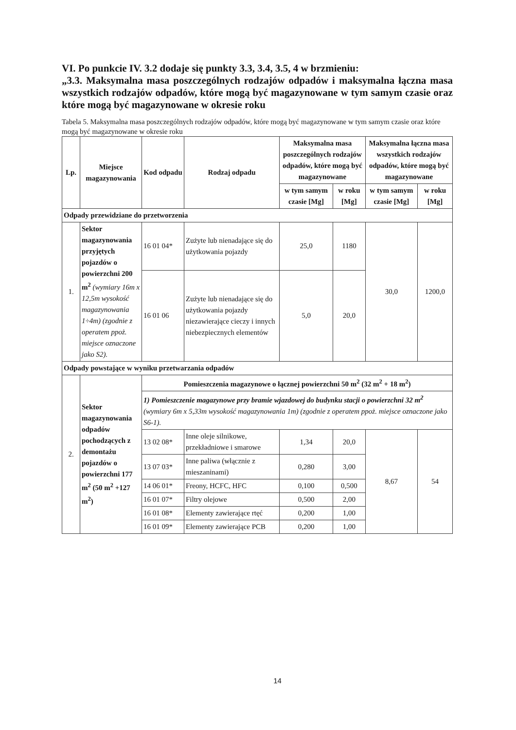VI. Po punkcie IV. 3.2 dodaje się punkty 3.3, 3.4, 3.5, 4 w brzmieniu:
„3.3. Maksymalna masa poszczególnych rodzajów odpadów i maksymalna łączna masa wszystkich rodzajów odpadów, które mogą być magazynowane w tym samym czasie oraz które mogą być magazynowane w okresie roku
Tabela 5. Maksymalna masa poszczególnych rodzajów odpadów, które mogą być magazynowane w tym samym czasie oraz które mogą być magazynowane w okresie roku
| Lp. | Miejsce magazynowania | Kod odpadu | Rodzaj odpadu | Maksymalna masa poszczególnych rodzajów odpadów, które mogą być magazynowane | | Maksymalna łączna masa wszystkich rodzajów odpadów, które mogą być magazynowane | |
| --- | --- | --- | --- | --- | --- | --- | --- |
| | | | | w tym samym czasie [Mg] | w roku [Mg] | w tym samym czasie [Mg] | w roku [Mg] |
| Odpady przewidziane do przetworzenia | | | | | | | |
| 1. | Sektor magazynowania przyjętych pojazdów o powierzchni 200 m<sup>2</sup> (wymiary 16m x 12,5m wysokość magazynowania 1÷4m) (zgodnie z operatem ppoż. miejsce oznaczone jako S2). | 16 01 04* | Zużyte lub nienadające się do użytkowania pojazdy | 25,0 | 1180 | 30,0 | 1200,0 |
| | | 16 01 06 | Zużyte lub nienadające się do użytkowania pojazdy niezawierające cieczy i innych niebezpiecznych elementów | 5,0 | 20,0 | | |
| Odpady powstające w wyniku przetwarzania odpadów | | | | | | | |
| 2. | Sektor magazynowania odpadów pochodzących z demontażu pojazdów o powierzchni 177 m<sup>2</sup> (50 m<sup>2</sup> +127 m<sup>2</sup>) | Pomieszczenia magazynowe o łącznej powierzchni 50 m<sup>2</sup> (32 m<sup>2</sup> + 18 m<sup>2</sup>) | | | | | |
| | | 1) Pomieszczenie magazynowe przy bramie wjazdowej do budynku stacji o powierzchni 32 m<sup>2</sup> (wymiary 6m x 5,33m wysokość magazynowania 1m) (zgodnie z operatem ppoż. miejsce oznaczone jako S6-1). | | | | | |
| | | 13 02 08* | Inne oleje silnikowe, przekładniowe i smarowe | 1,34 | 20,0 | 8,67 | 54 |
| | | 13 07 03* | Inne paliwa (włącznie z mieszaninami) | 0,280 | 3,00 | | |
| | | 14 06 01* | Freony, HCFC, HFC | 0,100 | 0,500 | | |
| | | 16 01 07* | Filtry olejowe | 0,500 | 2,00 | | |
| | | 16 01 08* | Elementy zawierające rtęć | 0,200 | 1,00 | | |
| | | 16 01 09* | Elementy zawierające PCB | 0,200 | 1,00 | | |
14